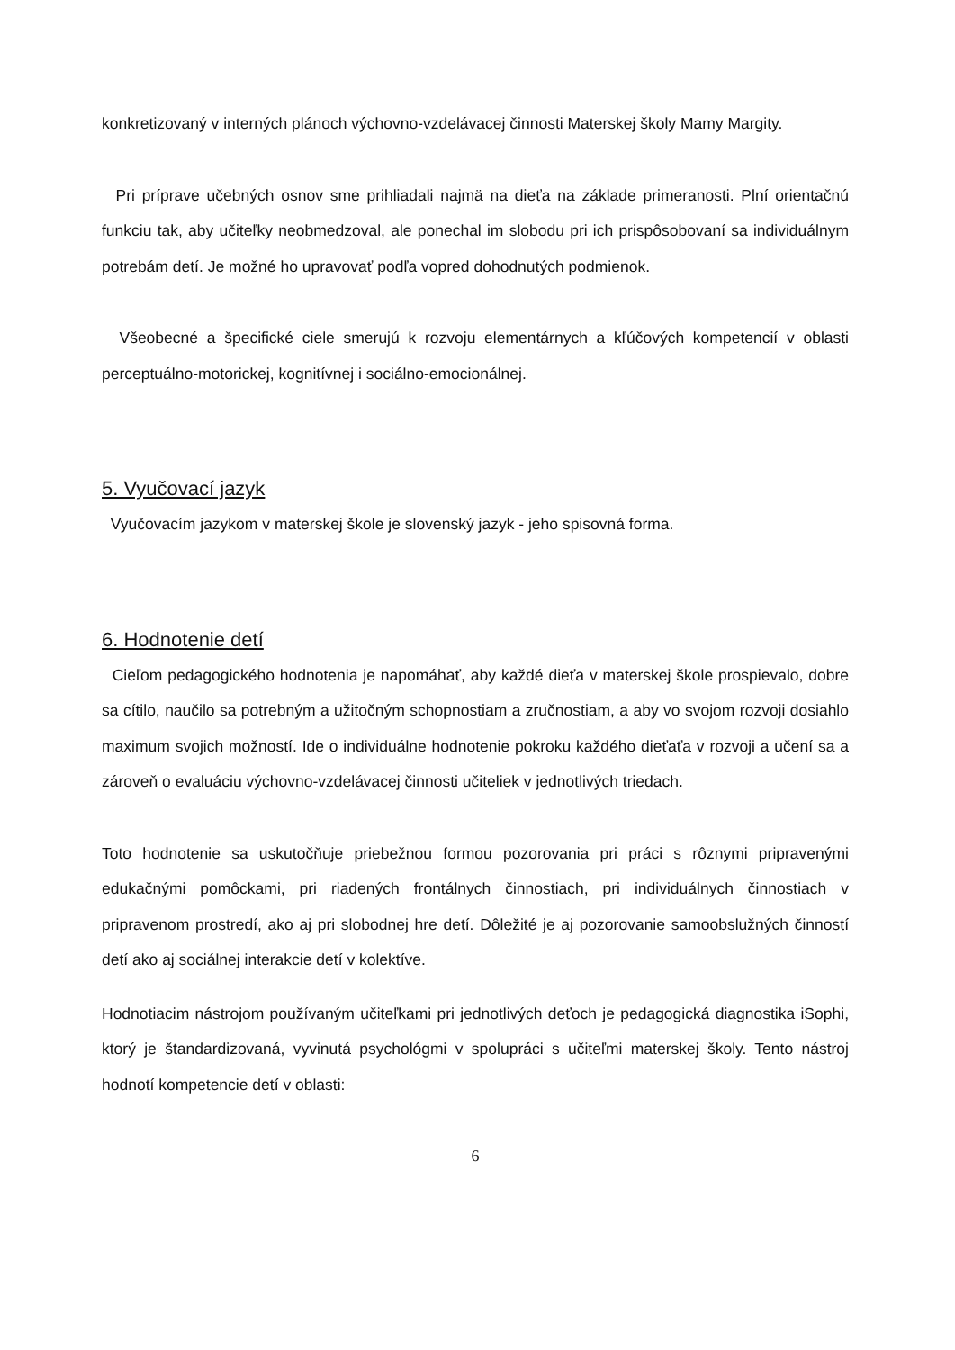konkretizovaný v interných plánoch výchovno-vzdelávacej činnosti Materskej školy Mamy Margity.
Pri príprave učebných osnov sme prihliadali najmä na dieťa na základe primeranosti. Plní orientačnú funkciu tak, aby učiteľky neobmedzoval, ale ponechal im slobodu pri ich prispôsobovaní sa individuálnym potrebám detí. Je možné ho upravovať podľa vopred dohodnutých podmienok.
Všeobecné a špecifické ciele smerujú k rozvoju elementárnych a kľúčových kompetencií v oblasti perceptuálno-motorickej, kognitívnej i sociálno-emocionálnej.
5. Vyučovací jazyk
Vyučovacím jazykom v materskej škole je slovenský jazyk - jeho spisovná forma.
6. Hodnotenie detí
Cieľom pedagogického hodnotenia je napomáhať, aby každé dieťa v materskej škole prospievalo, dobre sa cítilo, naučilo sa potrebným a užitočným schopnostiam a zručnostiam, a aby vo svojom rozvoji dosiahlo maximum svojich možností. Ide o individuálne hodnotenie pokroku každého dieťaťa v rozvoji a učení sa a zároveň o evaluáciu výchovno-vzdelávacej činnosti učiteliek v jednotlivých triedach.
Toto hodnotenie sa uskutočňuje priebežnou formou pozorovania pri práci s rôznymi pripravenými edukačnými pomôckami, pri riadených frontálnych činnostiach, pri individuálnych činnostiach v pripravenom prostredí, ako aj pri slobodnej hre detí. Dôležité je aj pozorovanie samoobslužných činností detí ako aj sociálnej interakcie detí v kolektíve.
Hodnotiacim nástrojom používaným učiteľkami pri jednotlivých deťoch je pedagogická diagnostika iSophi, ktorý je štandardizovaná, vyvinutá psychológmi v spolupráci s učiteľmi materskej školy. Tento nástroj hodnotí kompetencie detí v oblasti:
6